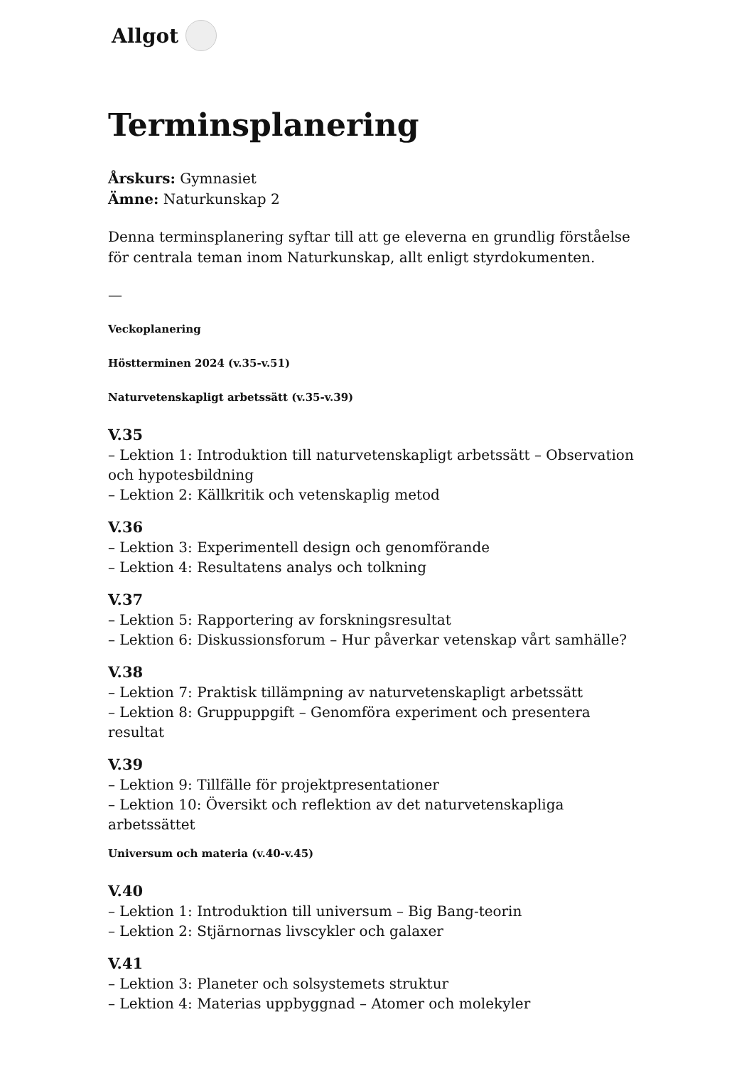Allgot
Terminsplanering
Årskurs: Gymnasiet
Ämne: Naturkunskap 2
Denna terminsplanering syftar till att ge eleverna en grundlig förståelse för centrala teman inom Naturkunskap, allt enligt styrdokumenten.
—
Veckoplanering
Höstterminen 2024 (v.35-v.51)
Naturvetenskapligt arbetssätt (v.35-v.39)
V.35
– Lektion 1: Introduktion till naturvetenskapligt arbetssätt – Observation och hypotesbildning
– Lektion 2: Källkritik och vetenskaplig metod
V.36
– Lektion 3: Experimentell design och genomförande
– Lektion 4: Resultatens analys och tolkning
V.37
– Lektion 5: Rapportering av forskningsresultat
– Lektion 6: Diskussionsforum – Hur påverkar vetenskap vårt samhälle?
V.38
– Lektion 7: Praktisk tillämpning av naturvetenskapligt arbetssätt
– Lektion 8: Gruppuppgift – Genomföra experiment och presentera resultat
V.39
– Lektion 9: Tillfälle för projektpresentationer
– Lektion 10: Översikt och reflektion av det naturvetenskapliga arbetssättet
Universum och materia (v.40-v.45)
V.40
– Lektion 1: Introduktion till universum – Big Bang-teorin
– Lektion 2: Stjärnornas livscykler och galaxer
V.41
– Lektion 3: Planeter och solsystemets struktur
– Lektion 4: Materias uppbyggnad – Atomer och molekyler